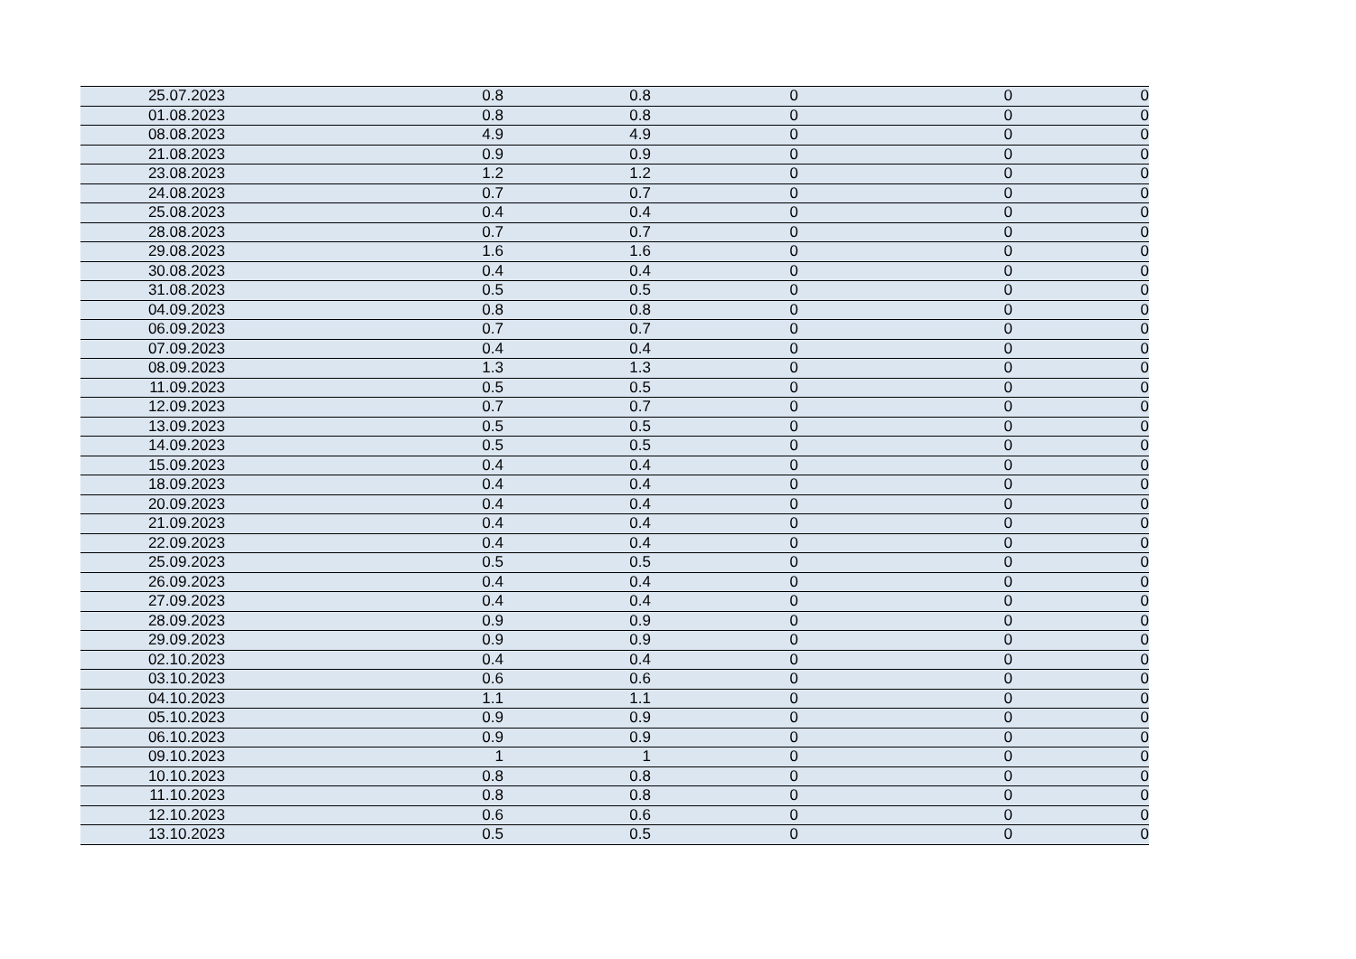| 25.07.2023 | 0.8 | 0.8 | 0 | 0 | 0 |
| 01.08.2023 | 0.8 | 0.8 | 0 | 0 | 0 |
| 08.08.2023 | 4.9 | 4.9 | 0 | 0 | 0 |
| 21.08.2023 | 0.9 | 0.9 | 0 | 0 | 0 |
| 23.08.2023 | 1.2 | 1.2 | 0 | 0 | 0 |
| 24.08.2023 | 0.7 | 0.7 | 0 | 0 | 0 |
| 25.08.2023 | 0.4 | 0.4 | 0 | 0 | 0 |
| 28.08.2023 | 0.7 | 0.7 | 0 | 0 | 0 |
| 29.08.2023 | 1.6 | 1.6 | 0 | 0 | 0 |
| 30.08.2023 | 0.4 | 0.4 | 0 | 0 | 0 |
| 31.08.2023 | 0.5 | 0.5 | 0 | 0 | 0 |
| 04.09.2023 | 0.8 | 0.8 | 0 | 0 | 0 |
| 06.09.2023 | 0.7 | 0.7 | 0 | 0 | 0 |
| 07.09.2023 | 0.4 | 0.4 | 0 | 0 | 0 |
| 08.09.2023 | 1.3 | 1.3 | 0 | 0 | 0 |
| 11.09.2023 | 0.5 | 0.5 | 0 | 0 | 0 |
| 12.09.2023 | 0.7 | 0.7 | 0 | 0 | 0 |
| 13.09.2023 | 0.5 | 0.5 | 0 | 0 | 0 |
| 14.09.2023 | 0.5 | 0.5 | 0 | 0 | 0 |
| 15.09.2023 | 0.4 | 0.4 | 0 | 0 | 0 |
| 18.09.2023 | 0.4 | 0.4 | 0 | 0 | 0 |
| 20.09.2023 | 0.4 | 0.4 | 0 | 0 | 0 |
| 21.09.2023 | 0.4 | 0.4 | 0 | 0 | 0 |
| 22.09.2023 | 0.4 | 0.4 | 0 | 0 | 0 |
| 25.09.2023 | 0.5 | 0.5 | 0 | 0 | 0 |
| 26.09.2023 | 0.4 | 0.4 | 0 | 0 | 0 |
| 27.09.2023 | 0.4 | 0.4 | 0 | 0 | 0 |
| 28.09.2023 | 0.9 | 0.9 | 0 | 0 | 0 |
| 29.09.2023 | 0.9 | 0.9 | 0 | 0 | 0 |
| 02.10.2023 | 0.4 | 0.4 | 0 | 0 | 0 |
| 03.10.2023 | 0.6 | 0.6 | 0 | 0 | 0 |
| 04.10.2023 | 1.1 | 1.1 | 0 | 0 | 0 |
| 05.10.2023 | 0.9 | 0.9 | 0 | 0 | 0 |
| 06.10.2023 | 0.9 | 0.9 | 0 | 0 | 0 |
| 09.10.2023 | 1 | 1 | 0 | 0 | 0 |
| 10.10.2023 | 0.8 | 0.8 | 0 | 0 | 0 |
| 11.10.2023 | 0.8 | 0.8 | 0 | 0 | 0 |
| 12.10.2023 | 0.6 | 0.6 | 0 | 0 | 0 |
| 13.10.2023 | 0.5 | 0.5 | 0 | 0 | 0 |